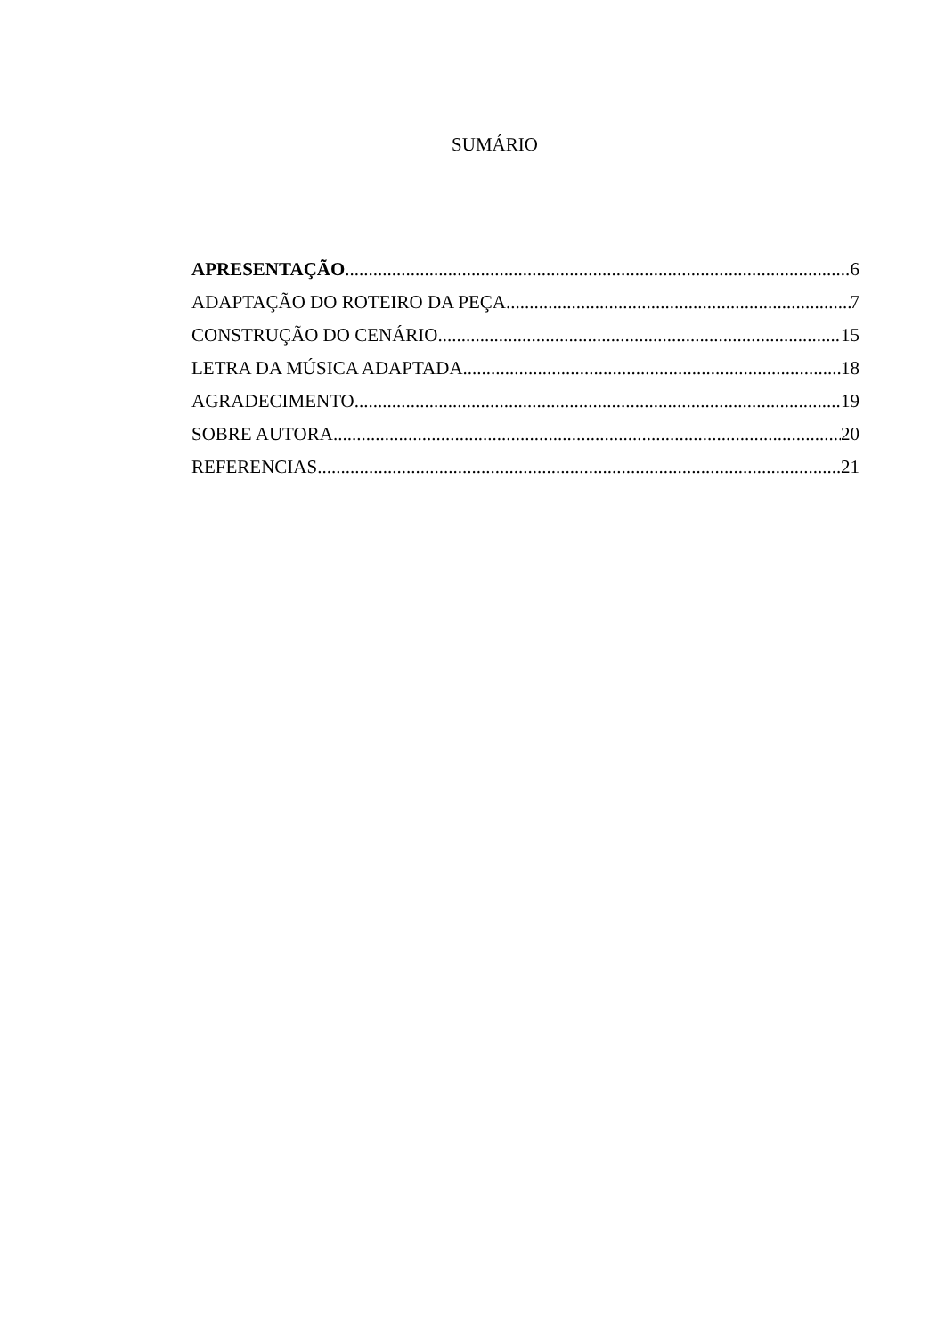SUMÁRIO
APRESENTAÇÃO 6
ADAPTAÇÃO DO ROTEIRO DA PEÇA 7
CONSTRUÇÃO DO CENÁRIO 15
LETRA DA MÚSICA ADAPTADA 18
AGRADECIMENTO 19
SOBRE AUTORA 20
REFERENCIAS 21